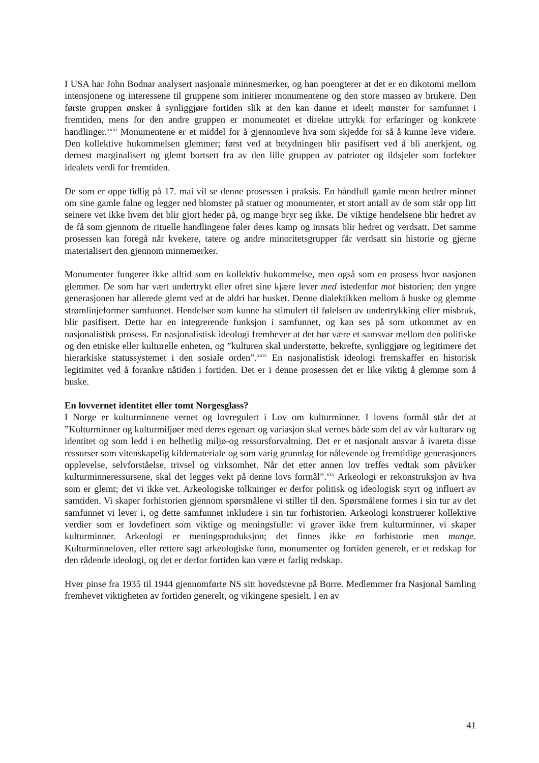I USA har John Bodnar analysert nasjonale minnesmerker, og han poengterer at det er en dikotomi mellom intensjonene og interessene til gruppene som initierer monumentene og den store massen av brukere. Den første gruppen ønsker å synliggjøre fortiden slik at den kan danne et ideelt mønster for samfunnet i fremtiden, mens for den andre gruppen er monumentet et direkte uttrykk for erfaringer og konkrete handlinger.<sup>xxiii</sup> Monumentene er et middel for å gjennomleve hva som skjedde for så å kunne leve videre. Den kollektive hukommelsen glemmer; først ved at betydningen blir pasifisert ved å bli anerkjent, og dernest marginalisert og glemt bortsett fra av den lille gruppen av patrioter og ildsjeler som forfekter idealets verdi for fremtiden.
De som er oppe tidlig på 17. mai vil se denne prosessen i praksis. En håndfull gamle menn hedrer minnet om sine gamle falne og legger ned blomster på statuer og monumenter, et stort antall av de som står opp litt seinere vet ikke hvem det blir gjort heder på, og mange bryr seg ikke. De viktige hendelsene blir hedret av de få som gjennom de rituelle handlingene føler deres kamp og innsats blir hedret og verdsatt. Det samme prosessen kan foregå når kvekere, tatere og andre minoritetsgrupper får verdsatt sin historie og gjerne materialisert den gjennom minnemerker.
Monumenter fungerer ikke alltid som en kollektiv hukommelse, men også som en prosess hvor nasjonen glemmer. De som har vært undertrykt eller ofret sine kjære lever med istedenfor mot historien; den yngre generasjonen har allerede glemt ved at de aldri har husket. Denne dialektikken mellom å huske og glemme strømlinjeformer samfunnet. Hendelser som kunne ha stimulert til følelsen av undertrykking eller misbruk, blir pasifisert. Dette har en integrerende funksjon i samfunnet, og kan ses på som utkommet av en nasjonalistisk prosess. En nasjonalistisk ideologi fremhever at det bør være et samsvar mellom den politiske og den etniske eller kulturelle enheten, og ”kulturen skal understøtte, bekrefte, synliggjøre og legitimere det hierarkiske statussystemet i den sosiale orden”.<sup>xxiv</sup> En nasjonalistisk ideologi fremskaffer en historisk legitimitet ved å forankre nåtiden i fortiden. Det er i denne prosessen det er like viktig å glemme som å huske.
En lovvernet identitet eller tomt Norgesglass?
I Norge er kulturminnene vernet og lovregulert i Lov om kulturminner. I lovens formål står det at ”Kulturminner og kulturmiljøer med deres egenart og variasjon skal vernes både som del av vår kulturarv og identitet og som ledd i en helhetlig miljø-og ressursforvaltning. Det er et nasjonalt ansvar å ivareta disse ressurser som vitenskapelig kildemateriale og som varig grunnlag for nålevende og fremtidige generasjoners opplevelse, selvforståelse, trivsel og virksomhet. Når det etter annen lov treffes vedtak som påvirker kulturminneressursene, skal det legges vekt på denne lovs formål”.<sup>xxv</sup> Arkeologi er rekonstruksjon av hva som er glemt; det vi ikke vet. Arkeologiske tolkninger er derfor politisk og ideologisk styrt og influert av samtiden. Vi skaper forhistorien gjennom spørsmålene vi stiller til den. Spørsmålene formes i sin tur av det samfunnet vi lever i, og dette samfunnet inkludere i sin tur forhistorien. Arkeologi konstruerer kollektive verdier som er lovdefinert som viktige og meningsfulle: vi graver ikke frem kulturminner, vi skaper kulturminner. Arkeologi er meningsproduksjon; det finnes ikke en forhistorie men mange. Kulturminneloven, eller rettere sagt arkeologiske funn, monumenter og fortiden generelt, er et redskap for den rådende ideologi, og det er derfor fortiden kan være et farlig redskap.
Hver pinse fra 1935 til 1944 gjennomførte NS sitt hovedstevne på Borre. Medlemmer fra Nasjonal Samling fremhevet viktigheten av fortiden generelt, og vikingene spesielt. I en av
41